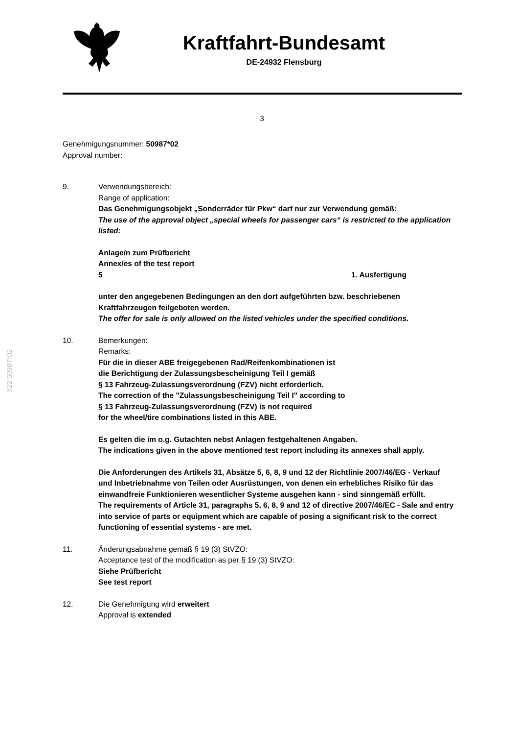Kraftfahrt-Bundesamt
DE-24932 Flensburg
3
Genehmigungsnummer: 50987*02
Approval number:
9. Verwendungsbereich:
Range of application:
Das Genehmigungsobjekt „Sonderräder für Pkw“ darf nur zur Verwendung gemäß:
The use of the approval object „special wheels for passenger cars“ is restricted to the application listed:
Anlage/n zum Prüfbericht
Annex/es of the test report
5 1. Ausfertigung
unter den angegebenen Bedingungen an den dort aufgeführten bzw. beschriebenen Kraftfahrzeugen feilgeboten werden.
The offer for sale is only allowed on the listed vehicles under the specified conditions.
10. Bemerkungen:
Remarks:
Für die in dieser ABE freigegebenen Rad/Reifenkombinationen ist
die Berichtigung der Zulassungsbescheinigung Teil I gemäß
§ 13 Fahrzeug-Zulassungsverordnung (FZV) nicht erforderlich.
The correction of the "Zulassungsbescheinigung Teil I" according to
§ 13 Fahrzeug-Zulassungsverordnung (FZV) is not required
for the wheel/tire combinations listed in this ABE.
Es gelten die im o.g. Gutachten nebst Anlagen festgehaltenen Angaben.
The indications given in the above mentioned test report including its annexes shall apply.
Die Anforderungen des Artikels 31, Absätze 5, 6, 8, 9 und 12 der Richtlinie 2007/46/EG - Verkauf und Inbetriebnahme von Teilen oder Ausrüstungen, von denen ein erhebliches Risiko für das einwandfreie Funktionieren wesentlicher Systeme ausgehen kann - sind sinngemäß erfüllt.
The requirements of Article 31, paragraphs 5, 6, 8, 9 and 12 of directive 2007/46/EC - Sale and entry into service of parts or equipment which are capable of posing a significant risk to the correct functioning of essential systems - are met.
11. Änderungsabnahme gemäß § 19 (3) StVZO:
Acceptance test of the modification as per § 19 (3) StVZO:
Siehe Prüfbericht
See test report
12. Die Genehmigung wird erweitert
Approval is extended
§22 50987*02